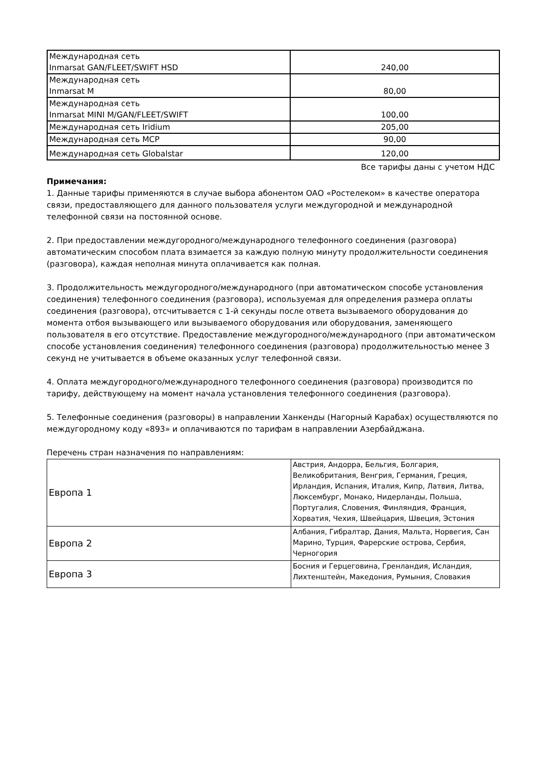| Международная сеть Inmarsat GAN/FLEET/SWIFT HSD | 240,00 |
| Международная сеть Inmarsat M | 80,00 |
| Международная сеть Inmarsat MINI M/GAN/FLEET/SWIFT | 100,00 |
| Международная сеть Iridium | 205,00 |
| Международная сеть МСР | 90,00 |
| Международная сеть Globalstar | 120,00 |
Все тарифы даны с учетом НДС
Примечания:
1. Данные тарифы применяются в случае выбора абонентом ОАО «Ростелеком» в качестве оператора связи, предоставляющего для данного пользователя услуги междугородной и международной телефонной связи на постоянной основе.
2. При предоставлении междугородного/международного телефонного соединения (разговора) автоматическим способом плата взимается за каждую полную минуту продолжительности соединения (разговора), каждая неполная минута оплачивается как полная.
3. Продолжительность междугородного/международного (при автоматическом способе установления соединения) телефонного соединения (разговора), используемая для определения размера оплаты соединения (разговора), отсчитывается с 1-й секунды после ответа вызываемого оборудования до момента отбоя вызывающего или вызываемого оборудования или оборудования, заменяющего пользователя в его отсутствие. Предоставление междугородного/международного (при автоматическом способе установления соединения) телефонного соединения (разговора) продолжительностью менее 3 секунд не учитывается в объеме оказанных услуг телефонной связи.
4. Оплата междугородного/международного телефонного соединения (разговора) производится по тарифу, действующему на момент начала установления телефонного соединения (разговора).
5. Телефонные соединения (разговоры) в направлении Ханкенды (Нагорный Карабах) осуществляются по междугородному коду «893» и оплачиваются по тарифам в направлении Азербайджана.
Перечень стран назначения по направлениям:
| Европа 1 | Австрия, Андорра, Бельгия, Болгария, Великобритания, Венгрия, Германия, Греция, Ирландия, Испания, Италия, Кипр, Латвия, Литва, Люксембург, Монако, Нидерланды, Польша, Португалия, Словения, Финляндия, Франция, Хорватия, Чехия, Швейцария, Швеция, Эстония |
| Европа 2 | Албания, Гибралтар, Дания, Мальта, Норвегия, Сан Марино, Турция, Фарерские острова, Сербия, Черногория |
| Европа 3 | Босния и Герцеговина, Гренландия, Исландия, Лихтенштейн, Македония, Румыния, Словакия |